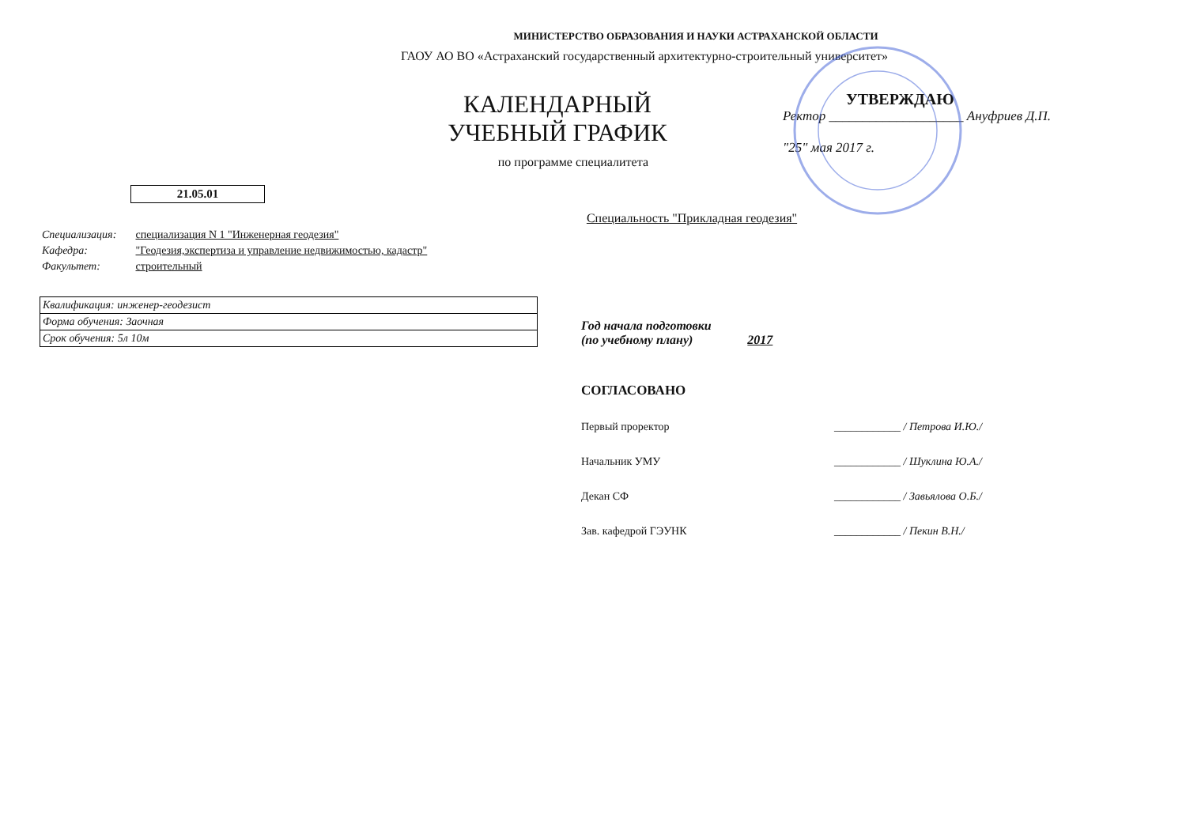МИНИСТЕРСТВО ОБРАЗОВАНИЯ И НАУКИ АСТРАХАНСКОЙ ОБЛАСТИ
ГАОУ АО ВО «Астраханский государственный архитектурно-строительный университет»
КАЛЕНДАРНЫЙ УЧЕБНЫЙ ГРАФИК
по программе специалитета
УТВЕРЖДАЮ
Ректор ____________________ Ануфриев Д.П.
"25" мая 2017 г.
21.05.01
Специальность "Прикладная геодезия"
Специализация: специализация N 1 "Инженерная геодезия"
Кафедра: "Геодезия,экспертиза и управление недвижимостью, кадастр"
Факультет: строительный
Квалификация: инженер-геодезист
Форма обучения: Заочная
Срок обучения: 5л 10м
Год начала подготовки
(по учебному плану) 2017
СОГЛАСОВАНО
Первый проректор ____________ / Петрова И.Ю./
Начальник УМУ ____________ / Шуклина Ю.А./
Декан СФ ____________ / Завьялова О.Б./
Зав. кафедрой ГЭУНК ____________ / Пекин В.Н./